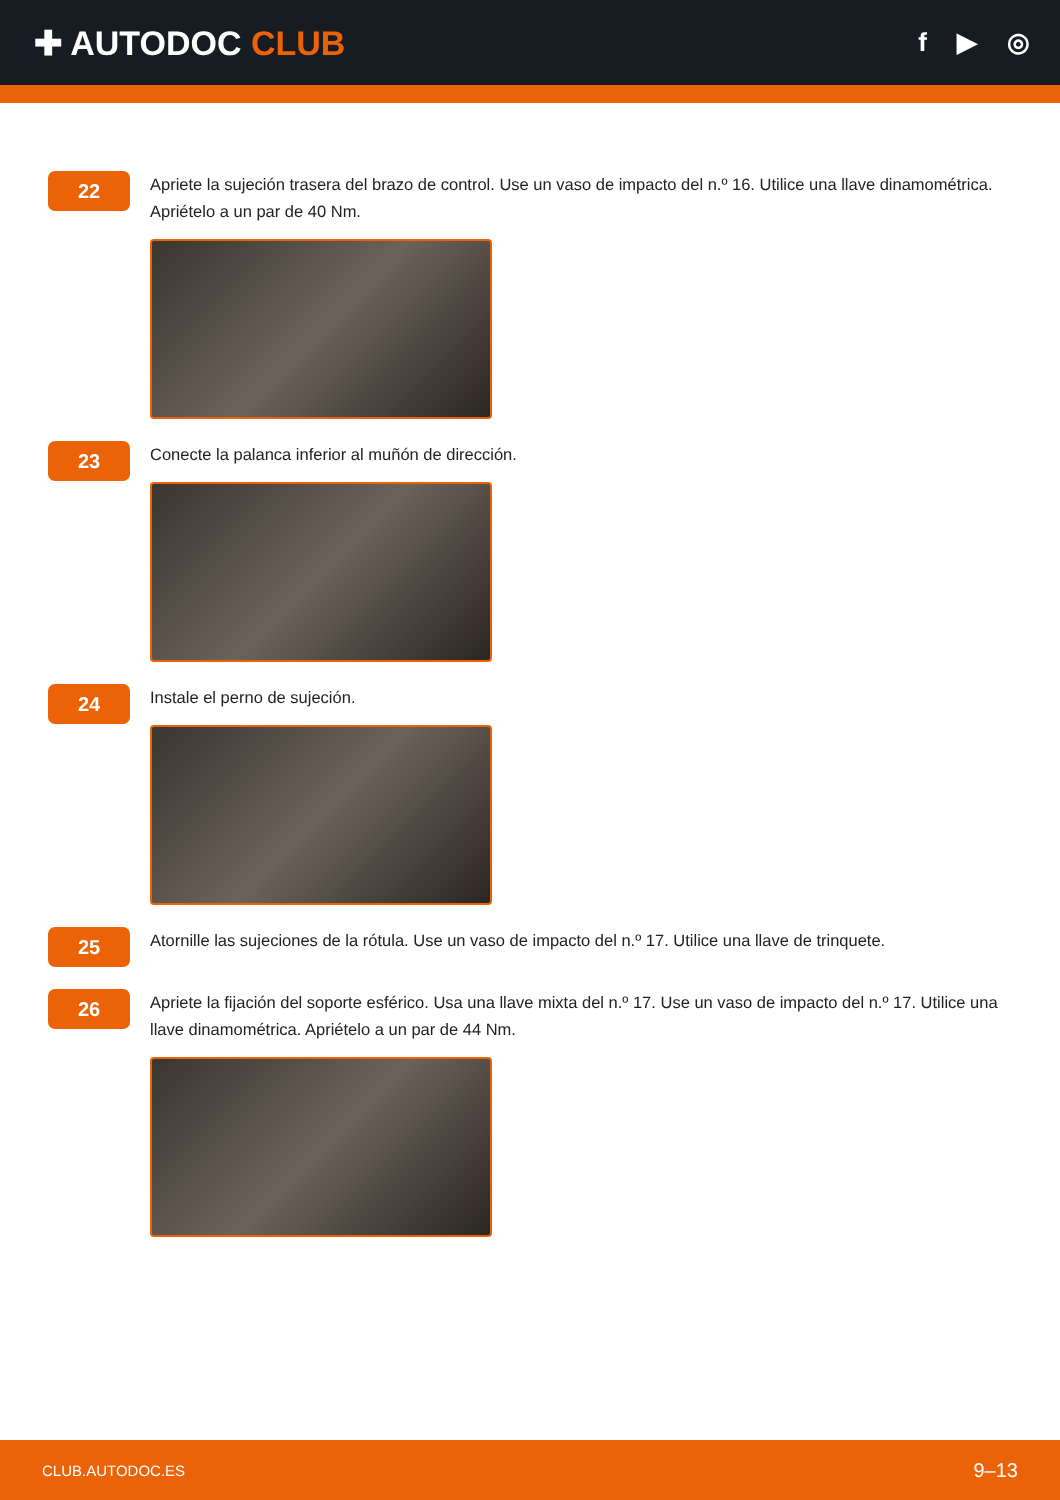✚ AUTODOC CLUB
f ▶ ◎
22
Apriete la sujeción trasera del brazo de control. Use un vaso de impacto del n.º 16. Utilice una llave dinamométrica. Apriételo a un par de 40 Nm.
23
Conecte la palanca inferior al muñón de dirección.
24
Instale el perno de sujeción.
25
Atornille las sujeciones de la rótula. Use un vaso de impacto del n.º 17. Utilice una llave de trinquete.
26
Apriete la fijación del soporte esférico. Usa una llave mixta del n.º 17. Use un vaso de impacto del n.º 17. Utilice una llave dinamométrica. Apriételo a un par de 44 Nm.
CLUB.AUTODOC.ES 9–13